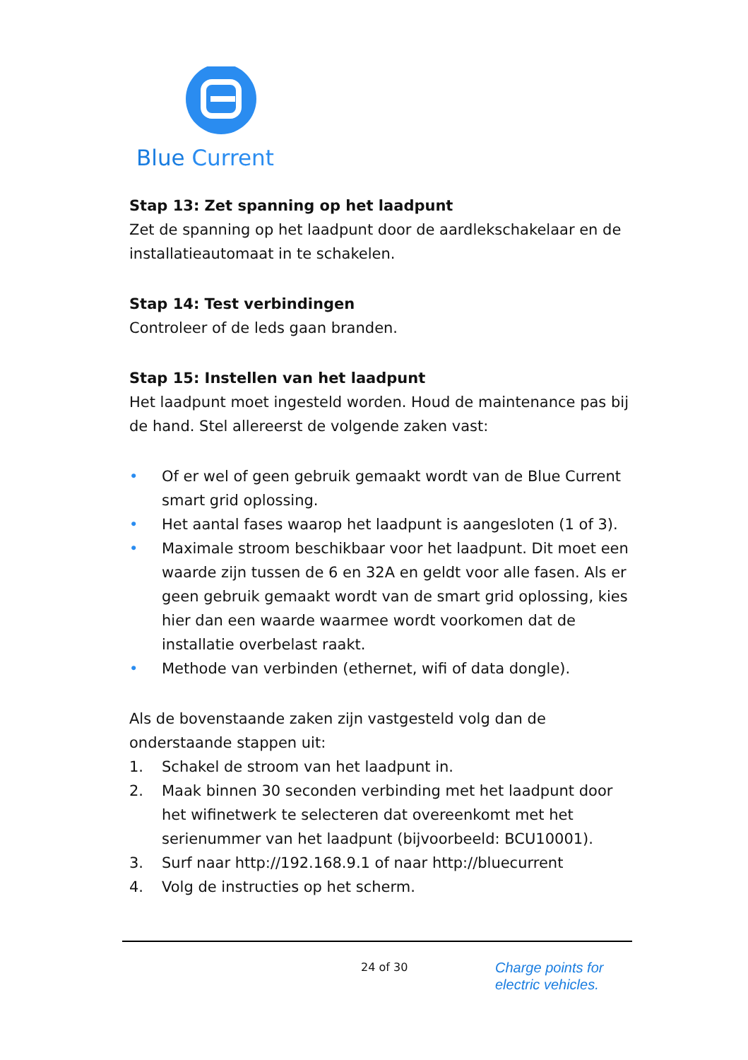Blue Current
Stap 13: Zet spanning op het laadpunt
Zet de spanning op het laadpunt door de aardlekschakelaar en de installatieautomaat in te schakelen.
Stap 14: Test verbindingen
Controleer of de leds gaan branden.
Stap 15: Instellen van het laadpunt
Het laadpunt moet ingesteld worden. Houd de maintenance pas bij de hand. Stel allereerst de volgende zaken vast:
• Of er wel of geen gebruik gemaakt wordt van de Blue Current smart grid oplossing.
• Het aantal fases waarop het laadpunt is aangesloten (1 of 3).
• Maximale stroom beschikbaar voor het laadpunt. Dit moet een waarde zijn tussen de 6 en 32A en geldt voor alle fasen. Als er geen gebruik gemaakt wordt van de smart grid oplossing, kies hier dan een waarde waarmee wordt voorkomen dat de installatie overbelast raakt.
• Methode van verbinden (ethernet, wifi of data dongle).
Als de bovenstaande zaken zijn vastgesteld volg dan de onderstaande stappen uit:
1. Schakel de stroom van het laadpunt in.
2. Maak binnen 30 seconden verbinding met het laadpunt door het wifinetwerk te selecteren dat overeenkomt met het serienummer van het laadpunt (bijvoorbeeld: BCU10001).
3. Surf naar http://192.168.9.1 of naar http://bluecurrent
4. Volg de instructies op het scherm.
24 of 30
Charge points for
electric vehicles.